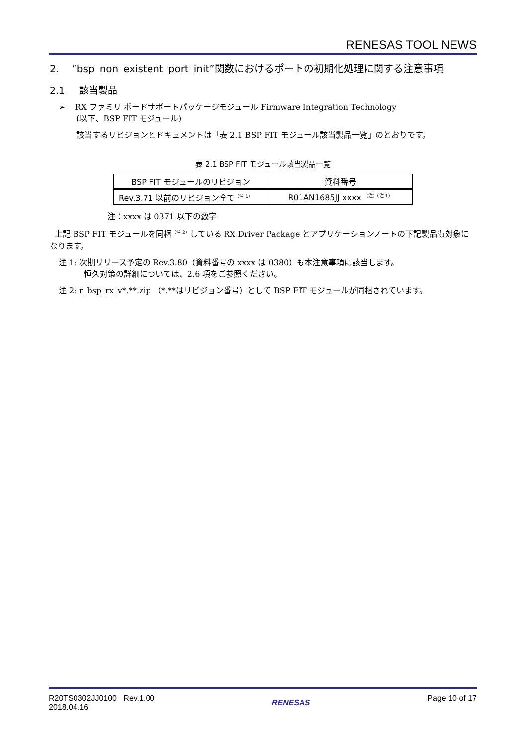RENESAS TOOL NEWS
2. “bsp_non_existent_port_init”関数におけるポートの初期化処理に関する注意事項
2.1 該当製品
➢ RX ファミリ ボードサポートパッケージモジュール Firmware Integration Technology
(以下、BSP FIT モジュール)
該当するリビジョンとドキュメントは「表 2.1 BSP FIT モジュール該当製品一覧」のとおりです。
表 2.1 BSP FIT モジュール該当製品一覧
| BSP FIT モジュールのリビジョン | 資料番号 |
| --- | --- |
| Rev.3.71 以前のリビジョン全て<sup>（注 1）</sup> | R01AN1685JJ xxxx <sup>（注）（注 1）</sup> |
注：xxxx は 0371 以下の数字
上記 BSP FIT モジュールを同梱<sup>（注 2）</sup>している RX Driver Package とアプリケーションノートの下記製品も対象になります。
注 1: 次期リリース予定の Rev.3.80（資料番号の xxxx は 0380）も本注意事項に該当します。
恒久対策の詳細については、2.6 項をご参照ください。
注 2: r_bsp_rx_v*.**.zip （*.**はリビジョン番号）として BSP FIT モジュールが同梱されています。
R20TS0302JJ0100 Rev.1.00
2018.04.16
RENESAS Page 10 of 17